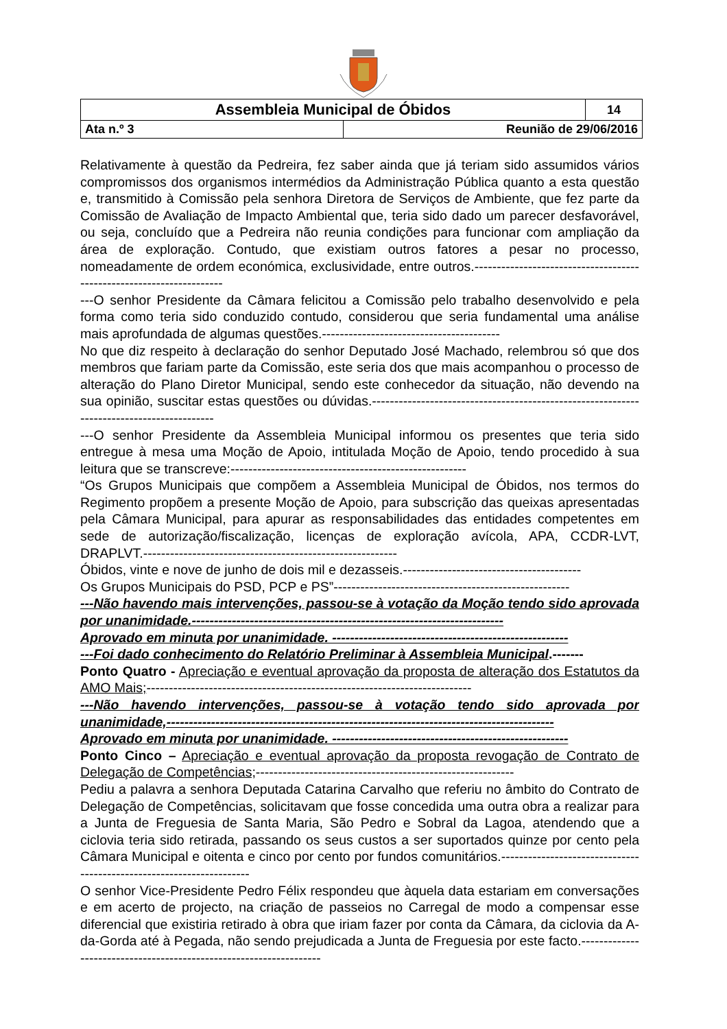| Assembleia Municipal de Óbidos | | 14 |
| Ata n.º 3 | Reunião de 29/06/2016 | |
Relativamente à questão da Pedreira, fez saber ainda que já teriam sido assumidos vários compromissos dos organismos intermédios da Administração Pública quanto a esta questão e, transmitido à Comissão pela senhora Diretora de Serviços de Ambiente, que fez parte da Comissão de Avaliação de Impacto Ambiental que, teria sido dado um parecer desfavorável, ou seja, concluído que a Pedreira não reunia condições para funcionar com ampliação da área de exploração. Contudo, que existiam outros fatores a pesar no processo, nomeadamente de ordem económica, exclusividade, entre outros.---------------------------------------------------------------------
---O senhor Presidente da Câmara felicitou a Comissão pelo trabalho desenvolvido e pela forma como teria sido conduzido contudo, considerou que seria fundamental uma análise mais aprofundada de algumas questões.----------------------------------------
No que diz respeito à declaração do senhor Deputado José Machado, relembrou só que dos membros que fariam parte da Comissão, este seria dos que mais acompanhou o processo de alteração do Plano Diretor Municipal, sendo este conhecedor da situação, não devendo na sua opinião, suscitar estas questões ou dúvidas.------------------------------------------------------------------------------------------
---O senhor Presidente da Assembleia Municipal informou os presentes que teria sido entregue à mesa uma Moção de Apoio, intitulada Moção de Apoio, tendo procedido à sua leitura que se transcreve:-----------------------------------------------------
“Os Grupos Municipais que compõem a Assembleia Municipal de Óbidos, nos termos do Regimento propõem a presente Moção de Apoio, para subscrição das queixas apresentadas pela Câmara Municipal, para apurar as responsabilidades das entidades competentes em sede de autorização/fiscalização, licenças de exploração avícola, APA, CCDR-LVT, DRAPLVT.---------------------------------------------------------
Óbidos, vinte e nove de junho de dois mil e dezasseis.----------------------------------------
Os Grupos Municipais do PSD, PCP e PS”-----------------------------------------------------
---Não havendo mais intervenções, passou-se à votação da Moção tendo sido aprovada por unanimidade.----------------------------------------------------------------------
Aprovado em minuta por unanimidade. -----------------------------------------------------
---Foi dado conhecimento do Relatório Preliminar à Assembleia Municipal.-------
Ponto Quatro - Apreciação e eventual aprovação da proposta de alteração dos Estatutos da AMO Mais;-------------------------------------------------------------------------
---Não havendo intervenções, passou-se à votação tendo sido aprovada por unanimidade,---------------------------------------------------------------------------------------
Aprovado em minuta por unanimidade. -----------------------------------------------------
Ponto Cinco – Apreciação e eventual aprovação da proposta revogação de Contrato de Delegação de Competências;----------------------------------------------------------
Pediu a palavra a senhora Deputada Catarina Carvalho que referiu no âmbito do Contrato de Delegação de Competências, solicitavam que fosse concedida uma outra obra a realizar para a Junta de Freguesia de Santa Maria, São Pedro e Sobral da Lagoa, atendendo que a ciclovia teria sido retirada, passando os seus custos a ser suportados quinze por cento pela Câmara Municipal e oitenta e cinco por cento por fundos comunitários.---------------------------------------------------------------------
O senhor Vice-Presidente Pedro Félix respondeu que àquela data estariam em conversações e em acerto de projecto, na criação de passeios no Carregal de modo a compensar esse diferencial que existiria retirado à obra que iriam fazer por conta da Câmara, da ciclovia da A-da-Gorda até à Pegada, não sendo prejudicada a Junta de Freguesia por este facto.-------------------------------------------------------------------